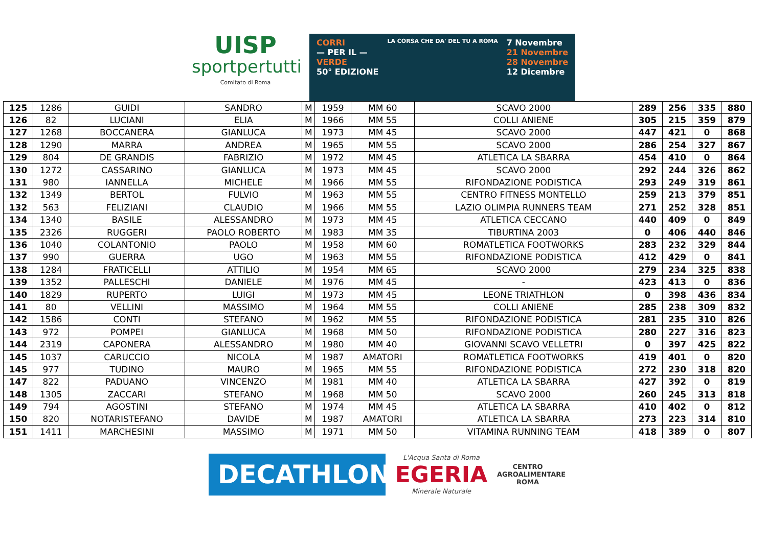UISP
sportpertutti
Comitato di Roma
CORRI
— PER IL —
VERDE
50° EDIZIONE
LA CORSA CHE DA' DEL TU A ROMA
7 Novembre
21 Novembre
28 Novembre
12 Dicembre
| 125 | 1286 | GUIDI | SANDRO | M | 1959 | MM 60 | SCAVO 2000 | 289 | 256 | 335 | 880 |
| 126 | 82 | LUCIANI | ELIA | M | 1966 | MM 55 | COLLI ANIENE | 305 | 215 | 359 | 879 |
| 127 | 1268 | BOCCANERA | GIANLUCA | M | 1973 | MM 45 | SCAVO 2000 | 447 | 421 | 0 | 868 |
| 128 | 1290 | MARRA | ANDREA | M | 1965 | MM 55 | SCAVO 2000 | 286 | 254 | 327 | 867 |
| 129 | 804 | DE GRANDIS | FABRIZIO | M | 1972 | MM 45 | ATLETICA LA SBARRA | 454 | 410 | 0 | 864 |
| 130 | 1272 | CASSARINO | GIANLUCA | M | 1973 | MM 45 | SCAVO 2000 | 292 | 244 | 326 | 862 |
| 131 | 980 | IANNELLA | MICHELE | M | 1966 | MM 55 | RIFONDAZIONE PODISTICA | 293 | 249 | 319 | 861 |
| 132 | 1349 | BERTOL | FULVIO | M | 1963 | MM 55 | CENTRO FITNESS MONTELLO | 259 | 213 | 379 | 851 |
| 132 | 563 | FELIZIANI | CLAUDIO | M | 1966 | MM 55 | LAZIO OLIMPIA RUNNERS TEAM | 271 | 252 | 328 | 851 |
| 134 | 1340 | BASILE | ALESSANDRO | M | 1973 | MM 45 | ATLETICA CECCANO | 440 | 409 | 0 | 849 |
| 135 | 2326 | RUGGERI | PAOLO ROBERTO | M | 1983 | MM 35 | TIBURTINA 2003 | 0 | 406 | 440 | 846 |
| 136 | 1040 | COLANTONIO | PAOLO | M | 1958 | MM 60 | ROMATLETICA FOOTWORKS | 283 | 232 | 329 | 844 |
| 137 | 990 | GUERRA | UGO | M | 1963 | MM 55 | RIFONDAZIONE PODISTICA | 412 | 429 | 0 | 841 |
| 138 | 1284 | FRATICELLI | ATTILIO | M | 1954 | MM 65 | SCAVO 2000 | 279 | 234 | 325 | 838 |
| 139 | 1352 | PALLESCHI | DANIELE | M | 1976 | MM 45 | - | 423 | 413 | 0 | 836 |
| 140 | 1829 | RUPERTO | LUIGI | M | 1973 | MM 45 | LEONE TRIATHLON | 0 | 398 | 436 | 834 |
| 141 | 80 | VELLINI | MASSIMO | M | 1964 | MM 55 | COLLI ANIENE | 285 | 238 | 309 | 832 |
| 142 | 1586 | CONTI | STEFANO | M | 1962 | MM 55 | RIFONDAZIONE PODISTICA | 281 | 235 | 310 | 826 |
| 143 | 972 | POMPEI | GIANLUCA | M | 1968 | MM 50 | RIFONDAZIONE PODISTICA | 280 | 227 | 316 | 823 |
| 144 | 2319 | CAPONERA | ALESSANDRO | M | 1980 | MM 40 | GIOVANNI SCAVO VELLETRI | 0 | 397 | 425 | 822 |
| 145 | 1037 | CARUCCIO | NICOLA | M | 1987 | AMATORI | ROMATLETICA FOOTWORKS | 419 | 401 | 0 | 820 |
| 145 | 977 | TUDINO | MAURO | M | 1965 | MM 55 | RIFONDAZIONE PODISTICA | 272 | 230 | 318 | 820 |
| 147 | 822 | PADUANO | VINCENZO | M | 1981 | MM 40 | ATLETICA LA SBARRA | 427 | 392 | 0 | 819 |
| 148 | 1305 | ZACCARI | STEFANO | M | 1968 | MM 50 | SCAVO 2000 | 260 | 245 | 313 | 818 |
| 149 | 794 | AGOSTINI | STEFANO | M | 1974 | MM 45 | ATLETICA LA SBARRA | 410 | 402 | 0 | 812 |
| 150 | 820 | NOTARISTEFANO | DAVIDE | M | 1987 | AMATORI | ATLETICA LA SBARRA | 273 | 223 | 314 | 810 |
| 151 | 1411 | MARCHESINI | MASSIMO | M | 1971 | MM 50 | VITAMINA RUNNING TEAM | 418 | 389 | 0 | 807 |
DECATHLON
L'Acqua Santa di Roma
EGERIA
Minerale Naturale
CENTRO
AGROALIMENTARE
ROMA